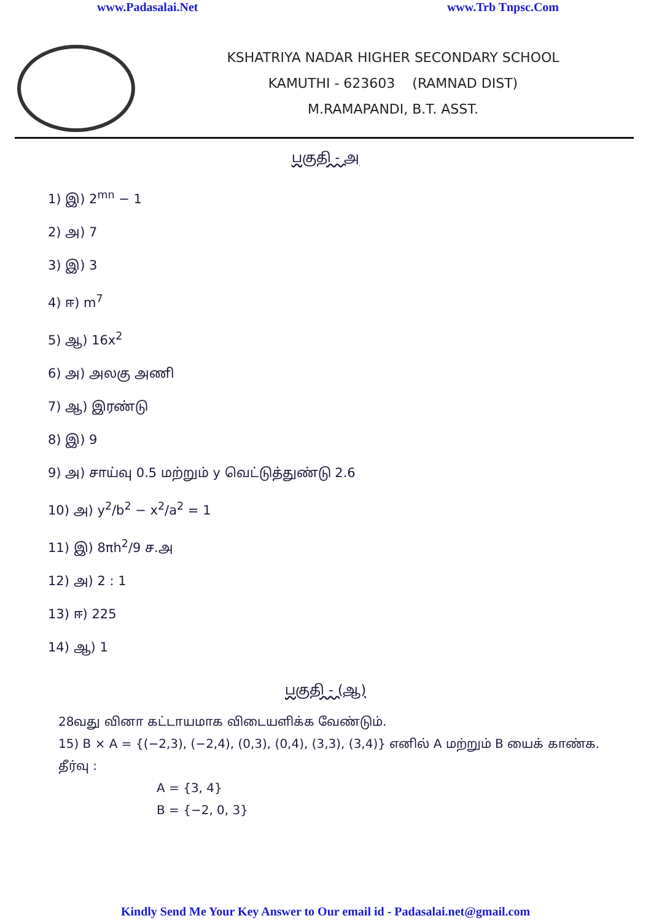www.Padasalai.Net www.Trb Tnpsc.Com
KSHATRIYA NADAR HIGHER SECONDARY SCHOOL
KAMUTHI - 623603 (RAMNAD DIST)
M.RAMAPANDI, B.T. ASST.
பகுதி - அ
1) இ) 2<sup>mn</sup> − 1
2) அ) 7
3) இ) 3
4) ஈ) m<sup>7</sup>
5) ஆ) 16x<sup>2</sup>
6) அ) அலகு அணி
7) ஆ) இரண்டு
8) இ) 9
9) அ) சாய்வு 0.5 மற்றும் y வெட்டுத்துண்டு 2.6
10) அ) y<sup>2</sup>/b<sup>2</sup> − x<sup>2</sup>/a<sup>2</sup> = 1
11) இ) 8πh<sup>2</sup>/9 ச.அ
12) அ) 2 : 1
13) ஈ) 225
14) ஆ) 1
பகுதி - (ஆ)
28வது வினா கட்டாயமாக விடையளிக்க வேண்டும்.
15) B × A = {(−2,3), (−2,4), (0,3), (0,4), (3,3), (3,4)} எனில் A மற்றும் B யைக் காண்க.
தீர்வு :
A = {3, 4}
B = {−2, 0, 3}
Kindly Send Me Your Key Answer to Our email id - Padasalai.net@gmail.com